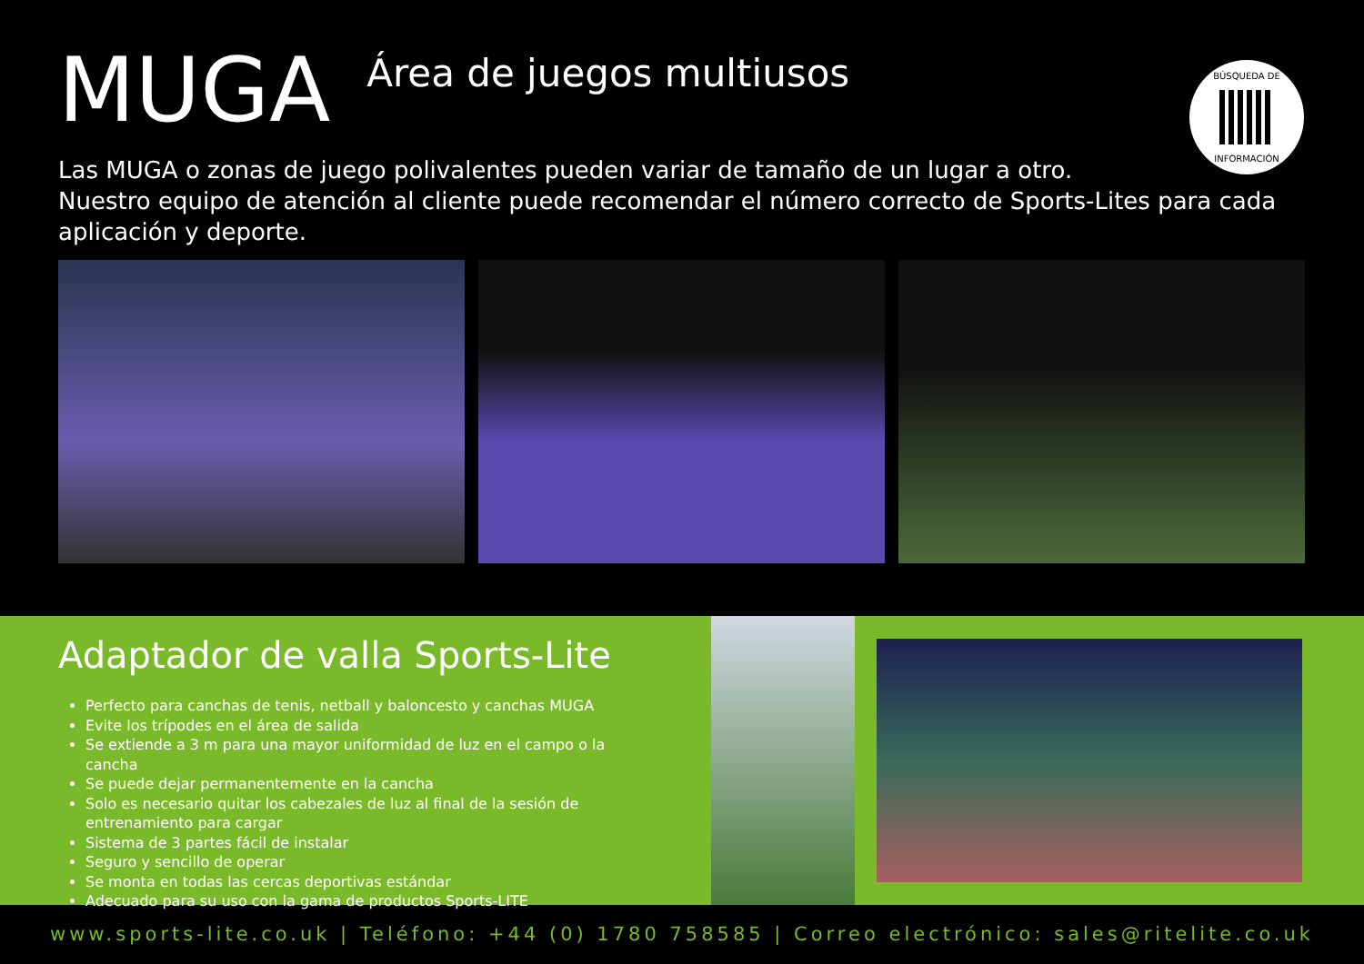MUGA
Área de juegos multiusos
BÚSQUEDA DE
INFORMACIÓN
Las MUGA o zonas de juego polivalentes pueden variar de tamaño de un lugar a otro.
Nuestro equipo de atención al cliente puede recomendar el número correcto de Sports-Lites para cada aplicación y deporte.
Adaptador de valla Sports-Lite
Perfecto para canchas de tenis, netball y baloncesto y canchas MUGA
Evite los trípodes en el área de salida
Se extiende a 3 m para una mayor uniformidad de luz en el campo o la cancha
Se puede dejar permanentemente en la cancha
Solo es necesario quitar los cabezales de luz al final de la sesión de entrenamiento para cargar
Sistema de 3 partes fácil de instalar
Seguro y sencillo de operar
Se monta en todas las cercas deportivas estándar
Adecuado para su uso con la gama de productos Sports-LITE
www.sports-lite.co.uk | Teléfono: +44 (0) 1780 758585 | Correo electrónico: sales@ritelite.co.uk